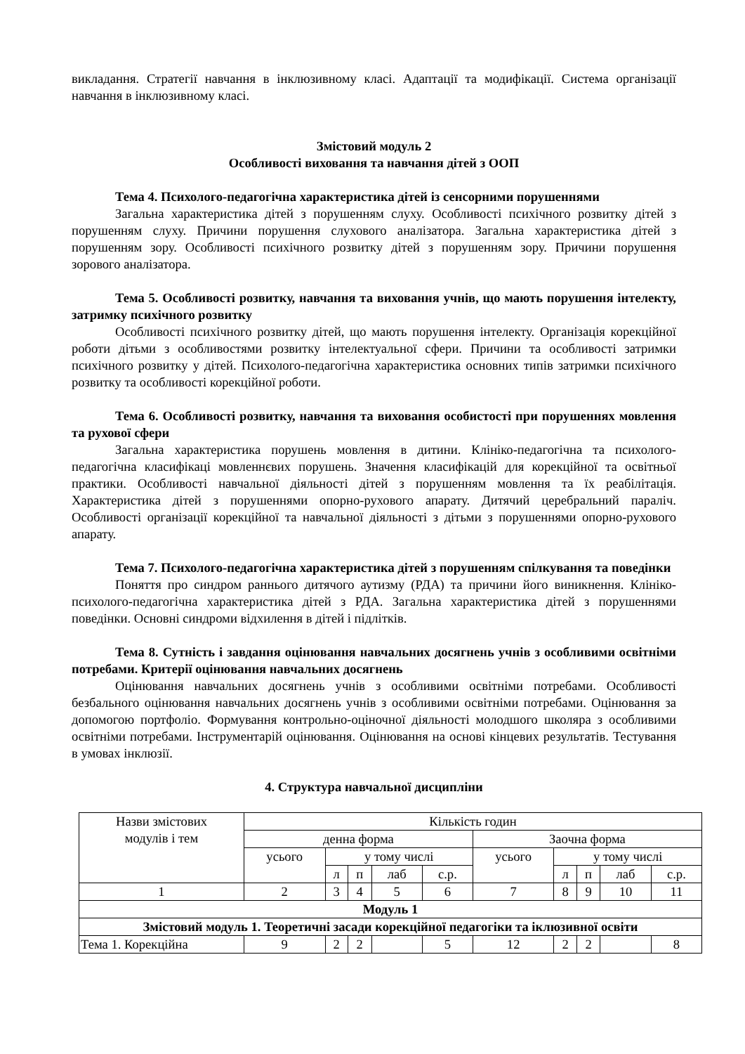викладання. Стратегії навчання в інклюзивному класі. Адаптації та модифікації. Система організації навчання в інклюзивному класі.
Змістовий модуль 2
Особливості виховання та навчання дітей з ООП
Тема 4. Психолого-педагогічна характеристика дітей із сенсорними порушеннями
Загальна характеристика дітей з порушенням слуху. Особливості психічного розвитку дітей з порушенням слуху. Причини порушення слухового аналізатора. Загальна характеристика дітей з порушенням зору. Особливості психічного розвитку дітей з порушенням зору. Причини порушення зорового аналізатора.
Тема 5. Особливості розвитку, навчання та виховання учнів, що мають порушення інтелекту, затримку психічного розвитку
Особливості психічного розвитку дітей, що мають порушення інтелекту. Організація корекційної роботи дітьми з особливостями розвитку інтелектуальної сфери. Причини та особливості затримки психічного розвитку у дітей. Психолого-педагогічна характеристика основних типів затримки психічного розвитку та особливості корекційної роботи.
Тема 6. Особливості розвитку, навчання та виховання особистості при порушеннях мовлення та рухової сфери
Загальна характеристика порушень мовлення в дитини. Клініко-педагогічна та психолого-педагогічна класифікаці мовленнєвих порушень. Значення класифікацій для корекційної та освітньої практики. Особливості навчальної діяльності дітей з порушенням мовлення та їх реабілітація. Характеристика дітей з порушеннями опорно-рухового апарату. Дитячий церебральний параліч. Особливості організації корекційної та навчальної діяльності з дітьми з порушеннями опорно-рухового апарату.
Тема 7. Психолого-педагогічна характеристика дітей з порушенням спілкування та поведінки
Поняття про синдром раннього дитячого аутизму (РДА) та причини його виникнення. Клініко-психолого-педагогічна характеристика дітей з РДА. Загальна характеристика дітей з порушеннями поведінки. Основні синдроми відхилення в дітей і підлітків.
Тема 8. Сутність і завдання оцінювання навчальних досягнень учнів з особливими освітніми потребами. Критерії оцінювання навчальних досягнень
Оцінювання навчальних досягнень учнів з особливими освітніми потребами. Особливості безбального оцінювання навчальних досягнень учнів з особливими освітніми потребами. Оцінювання за допомогою портфоліо. Формування контрольно-оціночної діяльності молодшого школяра з особливими освітніми потребами. Інструментарій оцінювання. Оцінювання на основі кінцевих результатів. Тестування в умовах інклюзії.
4. Структура навчальної дисципліни
| Назви змістових модулів і тем | Кількість годин | | | | | | | | | |
| | денна форма | | | | | Заочна форма | | | | |
| | усього | у тому числі | | | | усього | у тому числі | | | |
| | | л | п | лаб | с.р. | | л | п | лаб | с.р. |
| 1 | 2 | 3 | 4 | 5 | 6 | 7 | 8 | 9 | 10 | 11 |
| Модуль 1 | | | | | | | | | | |
| Змістовий модуль 1. Теоретичні засади корекційної педагогіки та іклюзивної освіти | | | | | | | | | | |
| Тема 1. Корекційна | 9 | 2 | 2 | | 5 | 12 | 2 | 2 | | 8 |